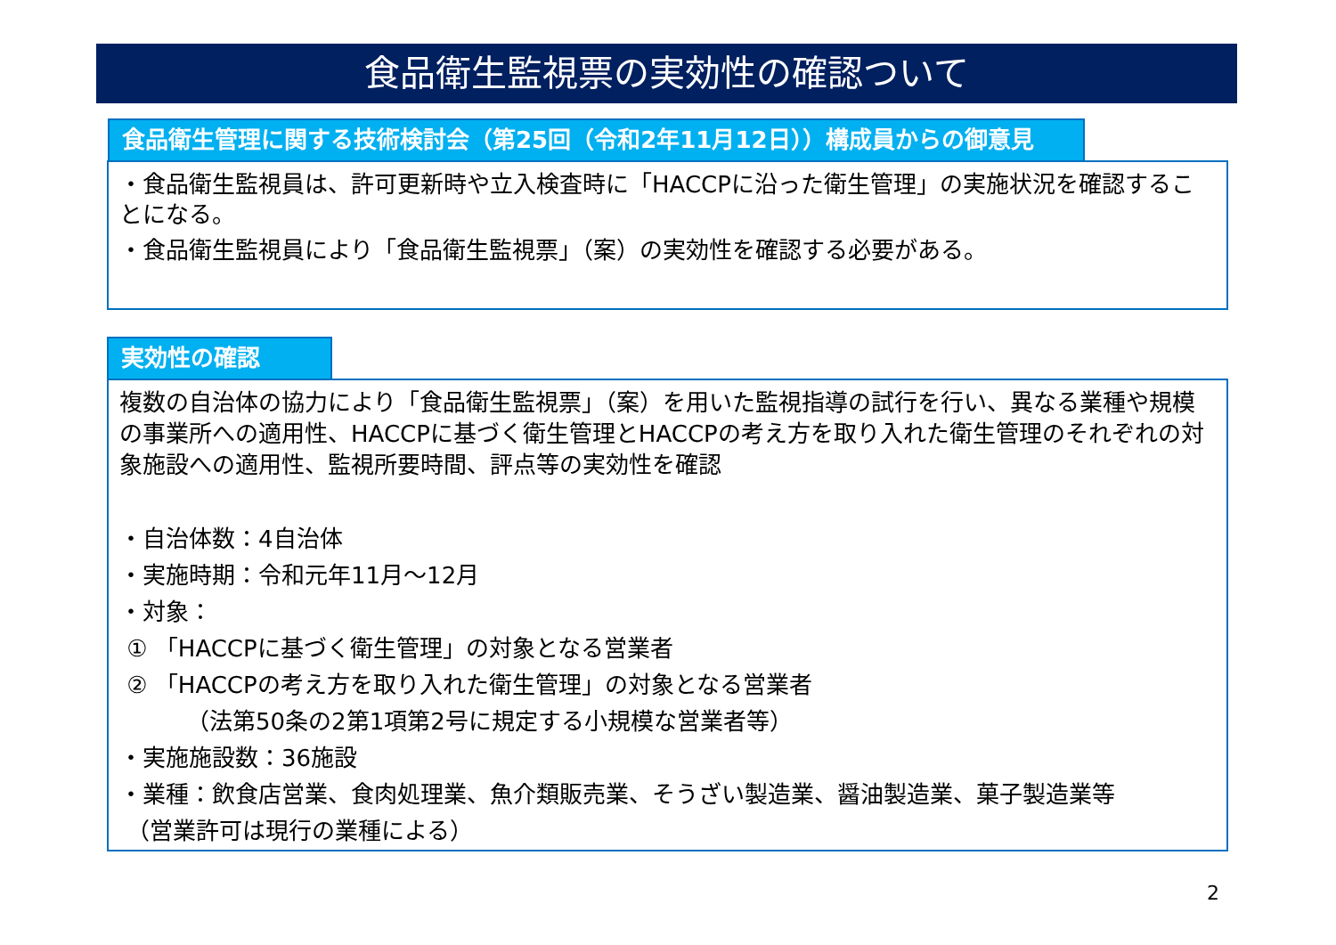食品衛生監視票の実効性の確認ついて
食品衛生管理に関する技術検討会（第25回（令和2年11月12日））構成員からの御意見
・食品衛生監視員は、許可更新時や立入検査時に「HACCPに沿った衛生管理」の実施状況を確認することになる。
・食品衛生監視員により「食品衛生監視票」（案）の実効性を確認する必要がある。
実効性の確認
複数の自治体の協力により「食品衛生監視票」（案）を用いた監視指導の試行を行い、異なる業種や規模の事業所への適用性、HACCPに基づく衛生管理とHACCPの考え方を取り入れた衛生管理のそれぞれの対象施設への適用性、監視所要時間、評点等の実効性を確認
・自治体数：4自治体
・実施時期：令和元年11月～12月
・対象：
① 「HACCPに基づく衛生管理」の対象となる営業者
② 「HACCPの考え方を取り入れた衛生管理」の対象となる営業者
（法第50条の2第1項第2号に規定する小規模な営業者等）
・実施施設数：36施設
・業種：飲食店営業、食肉処理業、魚介類販売業、そうざい製造業、醤油製造業、菓子製造業等
（営業許可は現行の業種による）
2